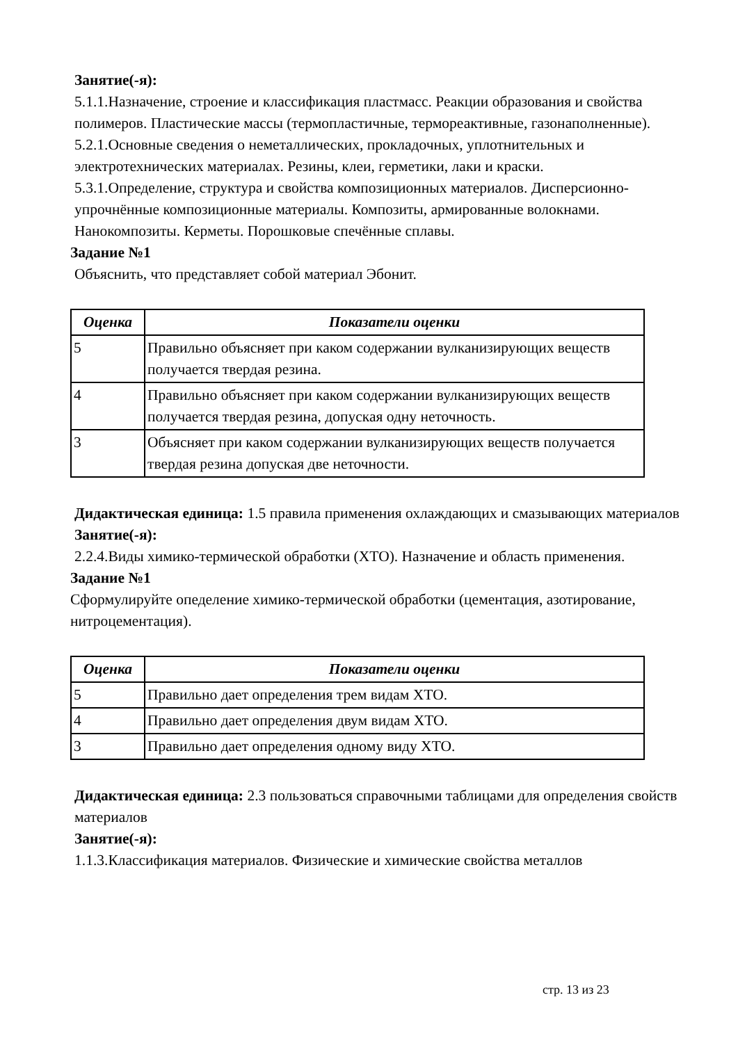Занятие(-я):
5.1.1.Назначение, строение и классификация пластмасс. Реакции образования и свойства полимеров. Пластические массы (термопластичные, термореактивные, газонаполненные).
5.2.1.Основные сведения о неметаллических, прокладочных, уплотнительных и электротехнических материалах. Резины, клеи, герметики, лаки и краски.
5.3.1.Определение, структура и свойства композиционных материалов. Дисперсионно-упрочнённые композиционные материалы. Композиты, армированные волокнами. Нанокомпозиты. Керметы. Порошковые спечённые сплавы.
Задание №1
Объяснить, что представляет собой материал Эбонит.
| Оценка | Показатели оценки |
| --- | --- |
| 5 | Правильно объясняет при каком содержании вулканизирующих веществ получается твердая резина. |
| 4 | Правильно объясняет при каком содержании вулканизирующих веществ получается твердая резина, допуская одну неточность. |
| 3 | Объясняет при каком содержании вулканизирующих веществ получается твердая резина допуская две неточности. |
Дидактическая единица: 1.5 правила применения охлаждающих и смазывающих материалов
Занятие(-я):
2.2.4.Виды химико-термической обработки (ХТО). Назначение и область применения.
Задание №1
Сформулируйте опеделение химико-термической обработки (цементация, азотирование, нитроцементация).
| Оценка | Показатели оценки |
| --- | --- |
| 5 | Правильно дает определения трем видам ХТО. |
| 4 | Правильно дает определения двум видам ХТО. |
| 3 | Правильно дает определения одному виду ХТО. |
Дидактическая единица: 2.3 пользоваться справочными таблицами для определения свойств материалов
Занятие(-я):
1.1.3.Классификация материалов. Физические и химические свойства металлов
стр. 13 из 23